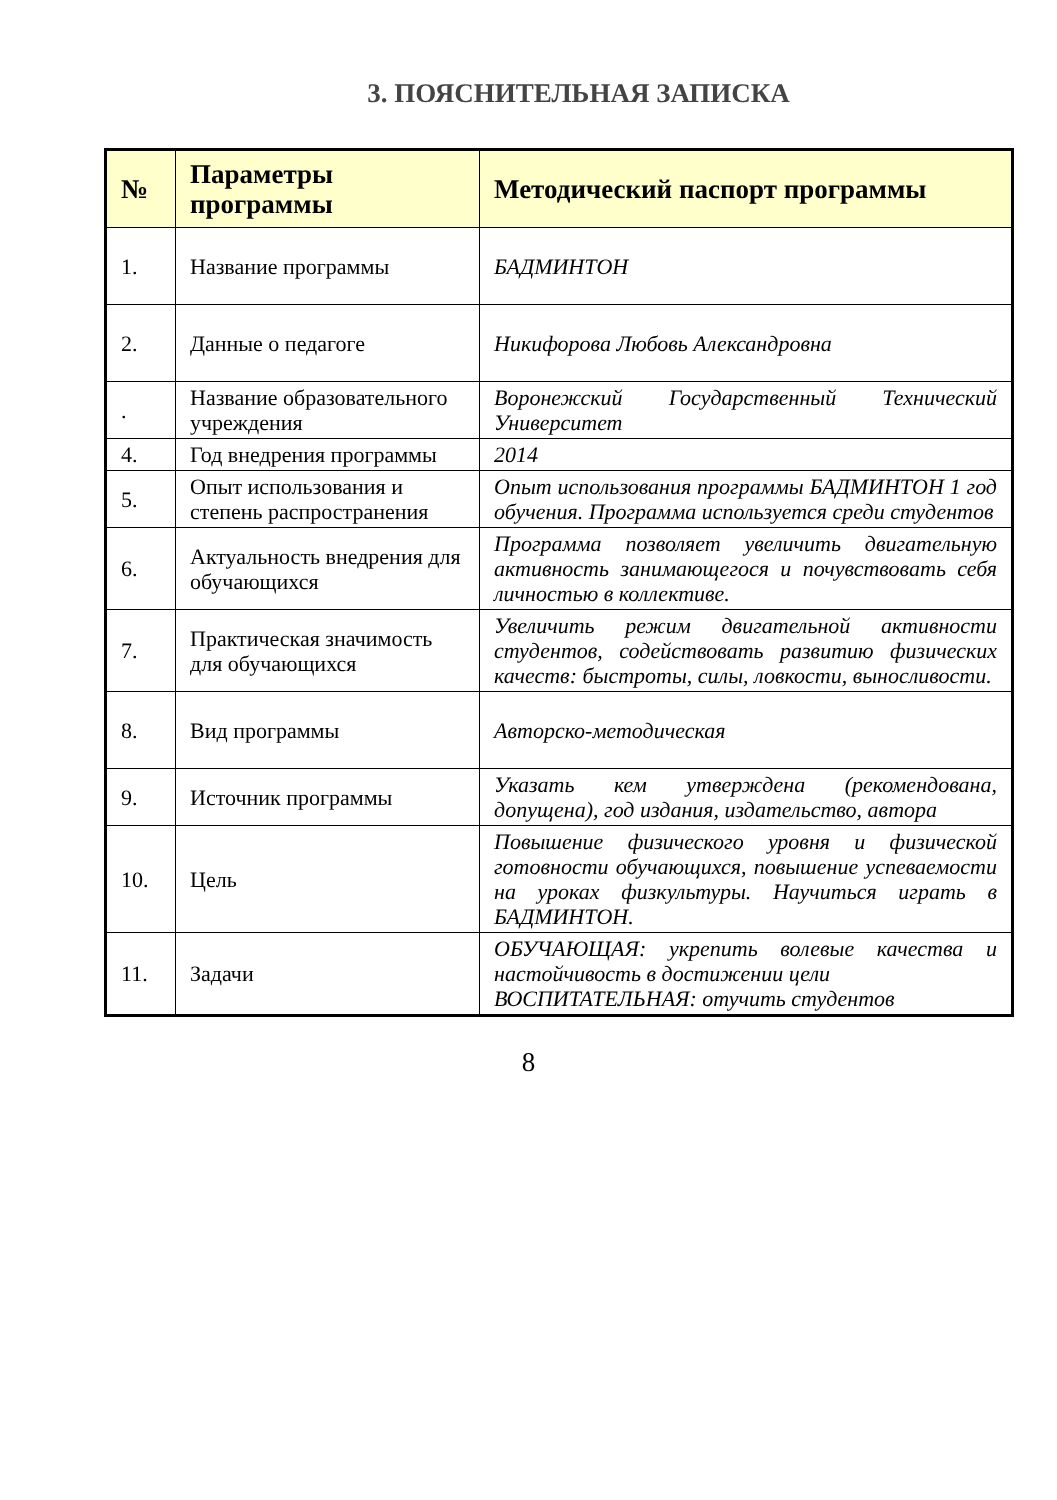3. ПОЯСНИТЕЛЬНАЯ ЗАПИСКА
| № | Параметры программы | Методический паспорт программы |
| --- | --- | --- |
| 1. | Название программы | БАДМИНТОН |
| 2. | Данные о педагоге | Никифорова Любовь Александровна |
| . | Название образовательного учреждения | Воронежский Государственный Технический Университет |
| 4. | Год внедрения программы | 2014 |
| 5. | Опыт использования и степень распространения | Опыт использования программы БАДМИНТОН 1 год обучения. Программа используется среди студентов |
| 6. | Актуальность внедрения для обучающихся | Программа позволяет увеличить двигательную активность занимающегося и почувствовать себя личностью в коллективе. |
| 7. | Практическая значимость для обучающихся | Увеличить режим двигательной активности студентов, содействовать развитию физических качеств: быстроты, силы, ловкости, выносливости. |
| 8. | Вид программы | Авторско-методическая |
| 9. | Источник программы | Указать кем утверждена (рекомендована, допущена), год издания, издательство, автора |
| 10. | Цель | Повышение физического уровня и физической готовности обучающихся, повышение успеваемости на уроках физкультуры. Научиться играть в БАДМИНТОН. |
| 11. | Задачи | ОБУЧАЮЩАЯ: укрепить волевые качества и настойчивость в достижении цели ВОСПИТАТЕЛЬНАЯ: отучить студентов |
8